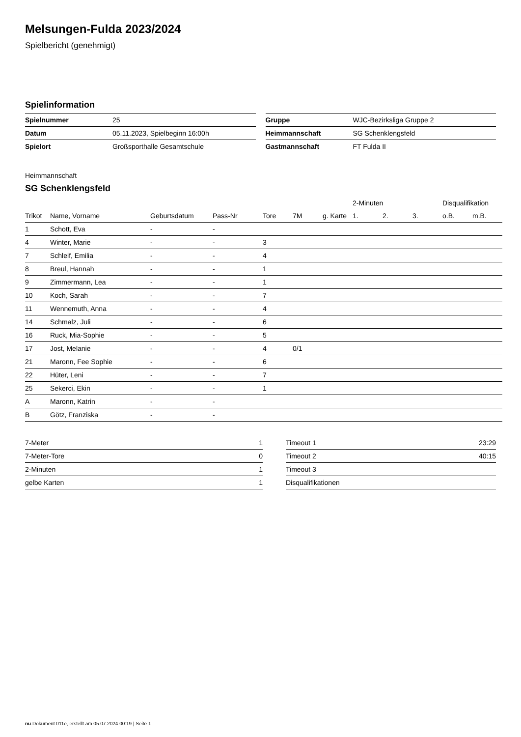Melsungen-Fulda 2023/2024
Spielbericht (genehmigt)
Spielinformation
| Spielnummer | 25 |
| Datum | 05.11.2023, Spielbeginn 16:00h |
| Spielort | Großsporthalle Gesamtschule |
| Gruppe | WJC-Bezirksliga Gruppe 2 |
| Heimmannschaft | SG Schenklengsfeld |
| Gastmannschaft | FT Fulda II |
Heimmannschaft
SG Schenklengsfeld
| | | | | | | | 2-Minuten | | | Disqualifikation | |
| --- | --- | --- | --- | --- | --- | --- | --- | --- | --- | --- | --- |
| Trikot | Name, Vorname | Geburtsdatum | Pass-Nr | Tore | 7M | g. Karte | 1. | 2. | 3. | o.B. | m.B. |
| 1 | Schott, Eva | - | - | | | | | | | | |
| 4 | Winter, Marie | - | - | 3 | | | | | | | |
| 7 | Schleif, Emilia | - | - | 4 | | | | | | | |
| 8 | Breul, Hannah | - | - | 1 | | | | | | | |
| 9 | Zimmermann, Lea | - | - | 1 | | | | | | | |
| 10 | Koch, Sarah | - | - | 7 | | | | | | | |
| 11 | Wennemuth, Anna | - | - | 4 | | | | | | | |
| 14 | Schmalz, Juli | - | - | 6 | | | | | | | |
| 16 | Ruck, Mia-Sophie | - | - | 5 | | | | | | | |
| 17 | Jost, Melanie | - | - | 4 | 0/1 | | | | | | |
| 21 | Maronn, Fee Sophie | - | - | 6 | | | | | | | |
| 22 | Hüter, Leni | - | - | 7 | | | | | | | |
| 25 | Sekerci, Ekin | - | - | 1 | | | | | | | |
| A | Maronn, Katrin | - | - | | | | | | | | |
| B | Götz, Franziska | - | - | | | | | | | | |
| 7-Meter | 1 |
| 7-Meter-Tore | 0 |
| 2-Minuten | 1 |
| gelbe Karten | 1 |
| Timeout 1 | 23:29 |
| Timeout 2 | 40:15 |
| Timeout 3 | |
| Disqualifikationen | |
nu.Dokument 011e, erstellt am 05.07.2024 00:19 | Seite 1